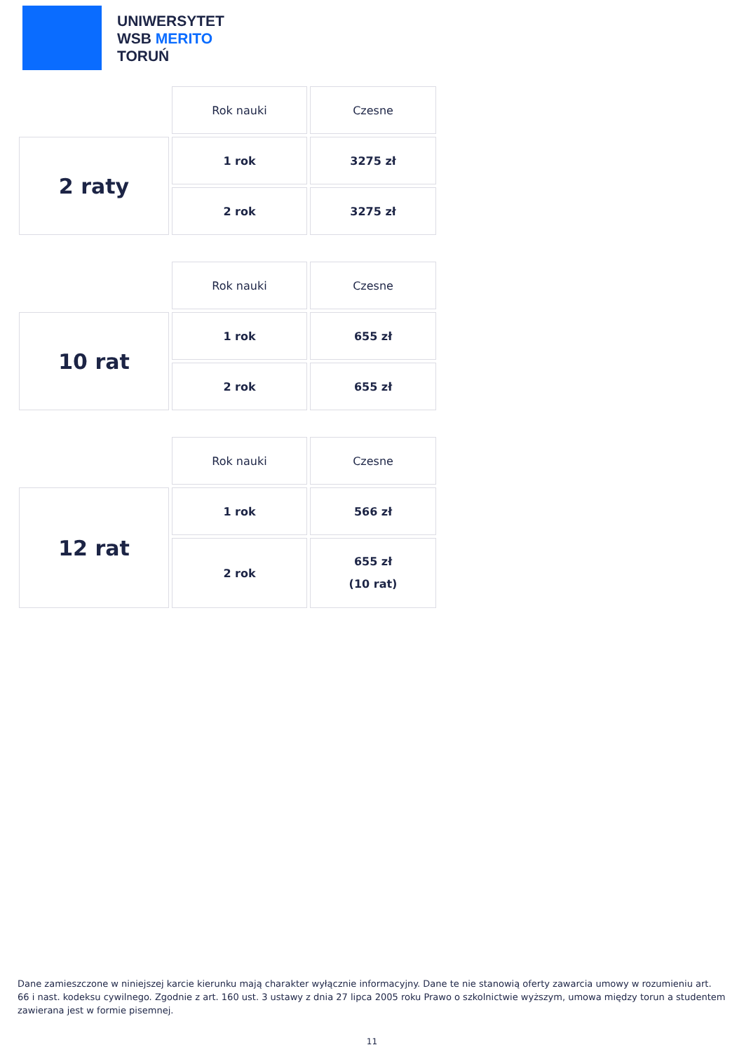UNIWERSYTET
WSB MERITO
TORUŃ
| | Rok nauki | Czesne |
| 2 raty | 1 rok | 3275 zł |
| | 2 rok | 3275 zł |
| | Rok nauki | Czesne |
| 10 rat | 1 rok | 655 zł |
| | 2 rok | 655 zł |
| | Rok nauki | Czesne |
| 12 rat | 1 rok | 566 zł |
| | 2 rok | 655 zł (10 rat) |
Dane zamieszczone w niniejszej karcie kierunku mają charakter wyłącznie informacyjny. Dane te nie stanowią oferty zawarcia umowy w rozumieniu art. 66 i nast. kodeksu cywilnego. Zgodnie z art. 160 ust. 3 ustawy z dnia 27 lipca 2005 roku Prawo o szkolnictwie wyższym, umowa między torun a studentem zawierana jest w formie pisemnej.
11